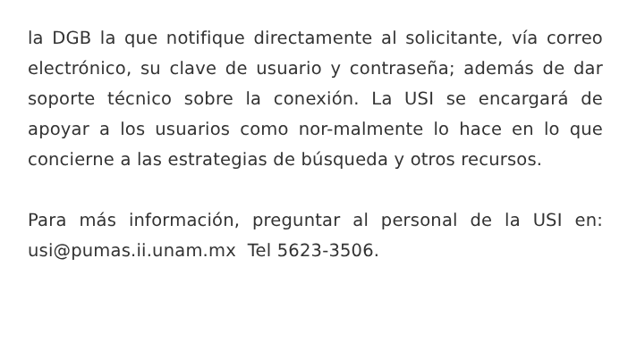la DGB la que notifique directamente al solicitante, vía correo electrónico, su clave de usuario y contraseña; además de dar soporte técnico sobre la conexión. La USI se encargará de apoyar a los usuarios como nor-malmente lo hace en lo que concierne a las estrategias de búsqueda y otros recursos.
Para más información, preguntar al personal de la USI en: usi@pumas.ii.unam.mx Tel 5623-3506.